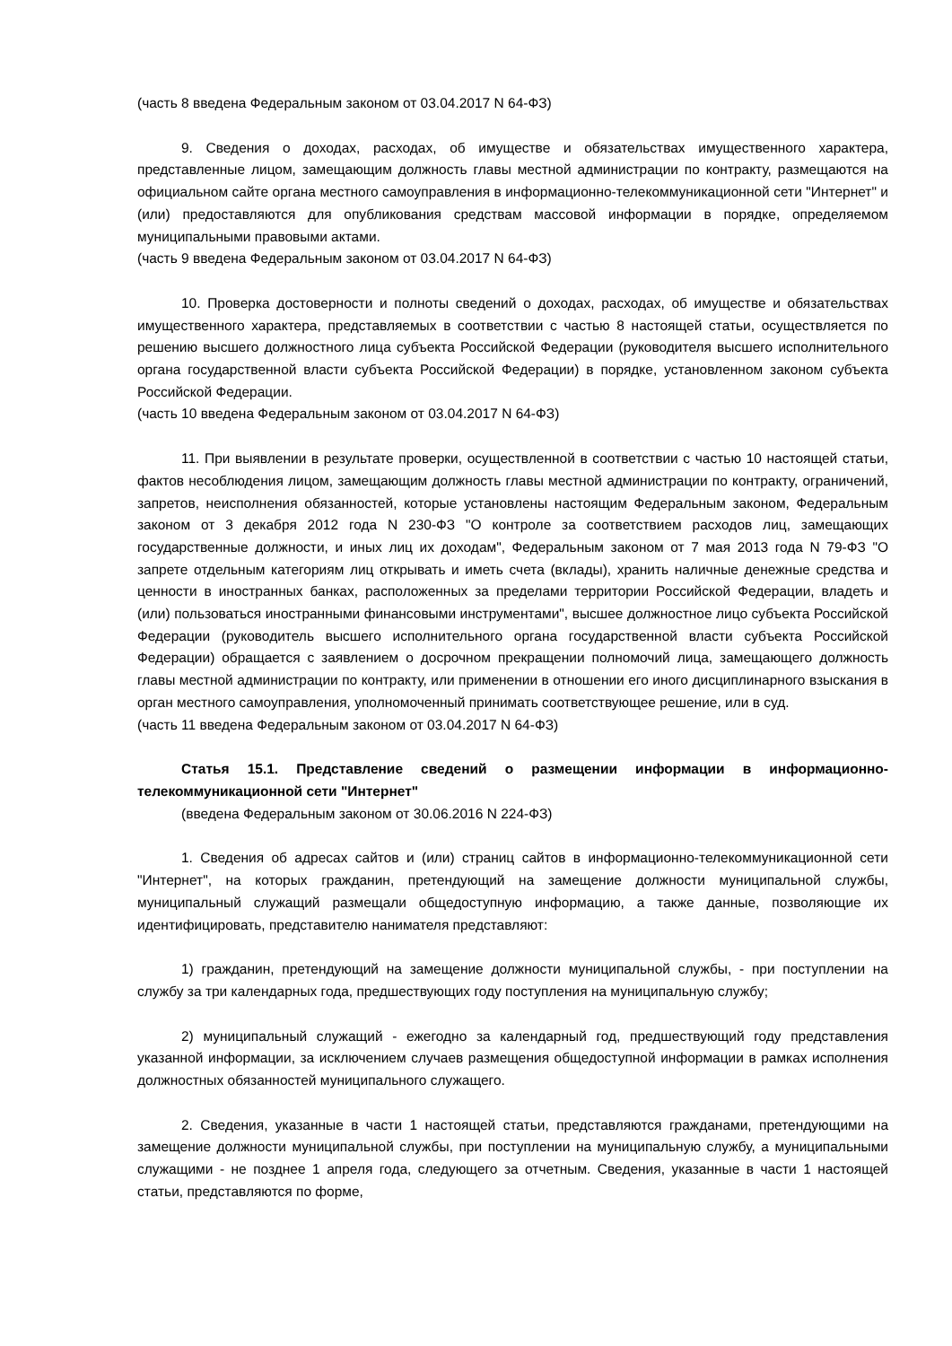(часть 8 введена Федеральным законом от 03.04.2017 N 64-ФЗ)
9. Сведения о доходах, расходах, об имуществе и обязательствах имущественного характера, представленные лицом, замещающим должность главы местной администрации по контракту, размещаются на официальном сайте органа местного самоуправления в информационно-телекоммуникационной сети "Интернет" и (или) предоставляются для опубликования средствам массовой информации в порядке, определяемом муниципальными правовыми актами.
(часть 9 введена Федеральным законом от 03.04.2017 N 64-ФЗ)
10. Проверка достоверности и полноты сведений о доходах, расходах, об имуществе и обязательствах имущественного характера, представляемых в соответствии с частью 8 настоящей статьи, осуществляется по решению высшего должностного лица субъекта Российской Федерации (руководителя высшего исполнительного органа государственной власти субъекта Российской Федерации) в порядке, установленном законом субъекта Российской Федерации.
(часть 10 введена Федеральным законом от 03.04.2017 N 64-ФЗ)
11. При выявлении в результате проверки, осуществленной в соответствии с частью 10 настоящей статьи, фактов несоблюдения лицом, замещающим должность главы местной администрации по контракту, ограничений, запретов, неисполнения обязанностей, которые установлены настоящим Федеральным законом, Федеральным законом от 3 декабря 2012 года N 230-ФЗ "О контроле за соответствием расходов лиц, замещающих государственные должности, и иных лиц их доходам", Федеральным законом от 7 мая 2013 года N 79-ФЗ "О запрете отдельным категориям лиц открывать и иметь счета (вклады), хранить наличные денежные средства и ценности в иностранных банках, расположенных за пределами территории Российской Федерации, владеть и (или) пользоваться иностранными финансовыми инструментами", высшее должностное лицо субъекта Российской Федерации (руководитель высшего исполнительного органа государственной власти субъекта Российской Федерации) обращается с заявлением о досрочном прекращении полномочий лица, замещающего должность главы местной администрации по контракту, или применении в отношении его иного дисциплинарного взыскания в орган местного самоуправления, уполномоченный принимать соответствующее решение, или в суд.
(часть 11 введена Федеральным законом от 03.04.2017 N 64-ФЗ)
Статья 15.1. Представление сведений о размещении информации в информационно-телекоммуникационной сети "Интернет"
(введена Федеральным законом от 30.06.2016 N 224-ФЗ)
1. Сведения об адресах сайтов и (или) страниц сайтов в информационно-телекоммуникационной сети "Интернет", на которых гражданин, претендующий на замещение должности муниципальной службы, муниципальный служащий размещали общедоступную информацию, а также данные, позволяющие их идентифицировать, представителю нанимателя представляют:
1) гражданин, претендующий на замещение должности муниципальной службы, - при поступлении на службу за три календарных года, предшествующих году поступления на муниципальную службу;
2) муниципальный служащий - ежегодно за календарный год, предшествующий году представления указанной информации, за исключением случаев размещения общедоступной информации в рамках исполнения должностных обязанностей муниципального служащего.
2. Сведения, указанные в части 1 настоящей статьи, представляются гражданами, претендующими на замещение должности муниципальной службы, при поступлении на муниципальную службу, а муниципальными служащими - не позднее 1 апреля года, следующего за отчетным. Сведения, указанные в части 1 настоящей статьи, представляются по форме,